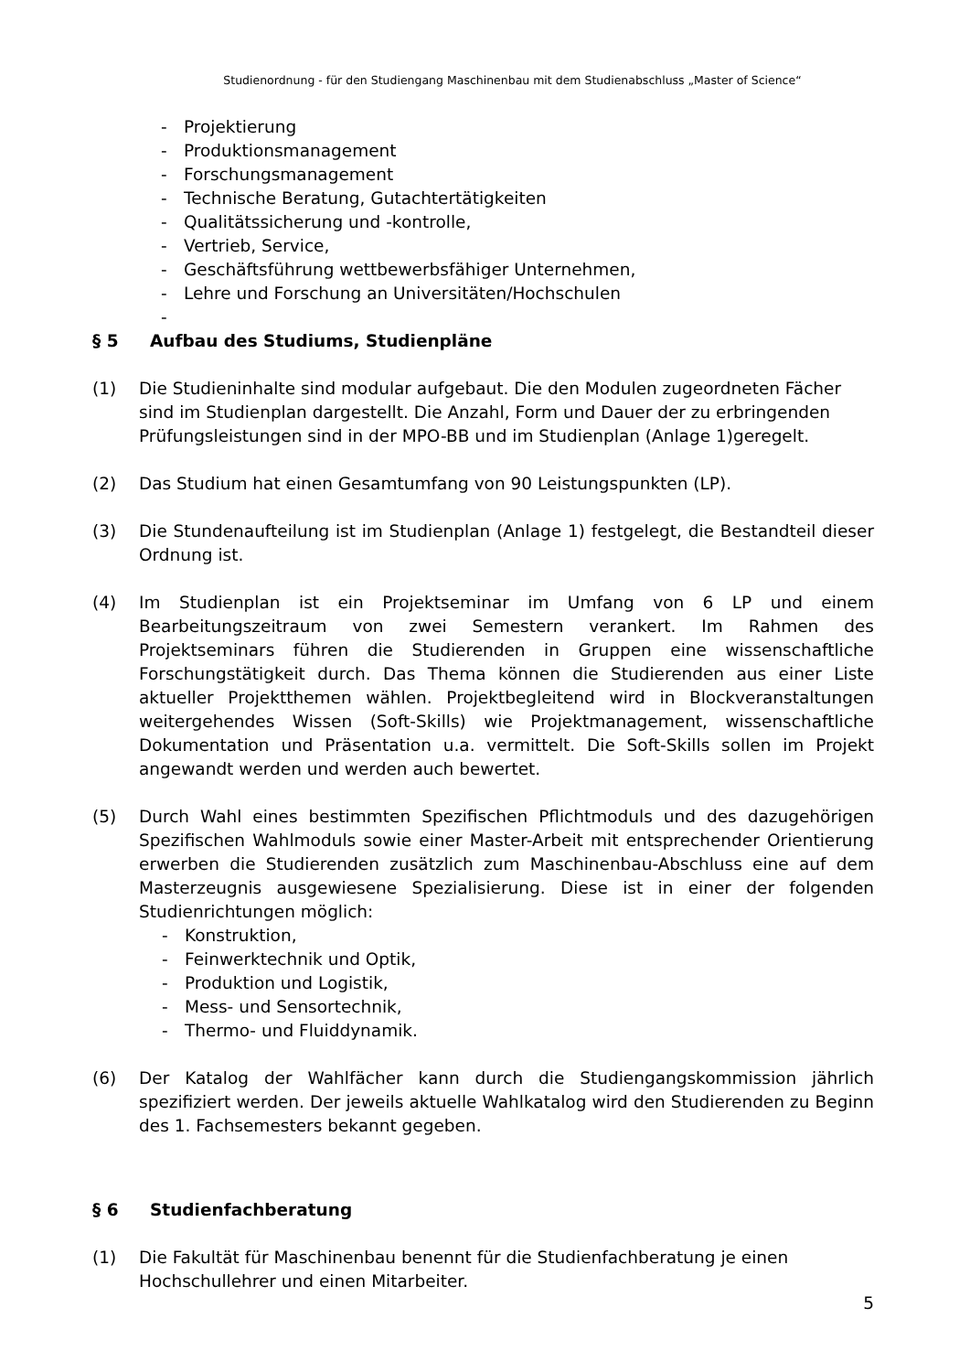Studienordnung - für den Studiengang Maschinenbau mit dem Studienabschluss „Master of Science“
- Projektierung
- Produktionsmanagement
- Forschungsmanagement
- Technische Beratung, Gutachtertätigkeiten
- Qualitätssicherung und -kontrolle,
- Vertrieb, Service,
- Geschäftsführung wettbewerbsfähiger Unternehmen,
- Lehre und Forschung an Universitäten/Hochschulen
-
§ 5 Aufbau des Studiums, Studienpläne
(1) Die Studieninhalte sind modular aufgebaut. Die den Modulen zugeordneten Fächer sind im Studienplan dargestellt. Die Anzahl, Form und Dauer der zu erbringenden Prüfungsleistungen sind in der MPO-BB und im Studienplan (Anlage 1)geregelt.
(2) Das Studium hat einen Gesamtumfang von 90 Leistungspunkten (LP).
(3) Die Stundenaufteilung ist im Studienplan (Anlage 1) festgelegt, die Bestandteil dieser Ordnung ist.
(4) Im Studienplan ist ein Projektseminar im Umfang von 6 LP und einem Bearbeitungszeitraum von zwei Semestern verankert. Im Rahmen des Projektseminars führen die Studierenden in Gruppen eine wissenschaftliche Forschungstätigkeit durch. Das Thema können die Studierenden aus einer Liste aktueller Projektthemen wählen. Projektbegleitend wird in Blockveranstaltungen weitergehendes Wissen (Soft-Skills) wie Projektmanagement, wissenschaftliche Dokumentation und Präsentation u.a. vermittelt. Die Soft-Skills sollen im Projekt angewandt werden und werden auch bewertet.
(5) Durch Wahl eines bestimmten Spezifischen Pflichtmoduls und des dazugehörigen Spezifischen Wahlmoduls sowie einer Master-Arbeit mit entsprechender Orientierung erwerben die Studierenden zusätzlich zum Maschinenbau-Abschluss eine auf dem Masterzeugnis ausgewiesene Spezialisierung. Diese ist in einer der folgenden Studienrichtungen möglich:
- Konstruktion,
- Feinwerktechnik und Optik,
- Produktion und Logistik,
- Mess- und Sensortechnik,
- Thermo- und Fluiddynamik.
(6) Der Katalog der Wahlfächer kann durch die Studiengangskommission jährlich spezifiziert werden. Der jeweils aktuelle Wahlkatalog wird den Studierenden zu Beginn des 1. Fachsemesters bekannt gegeben.
§ 6 Studienfachberatung
(1) Die Fakultät für Maschinenbau benennt für die Studienfachberatung je einen Hochschullehrer und einen Mitarbeiter.
5